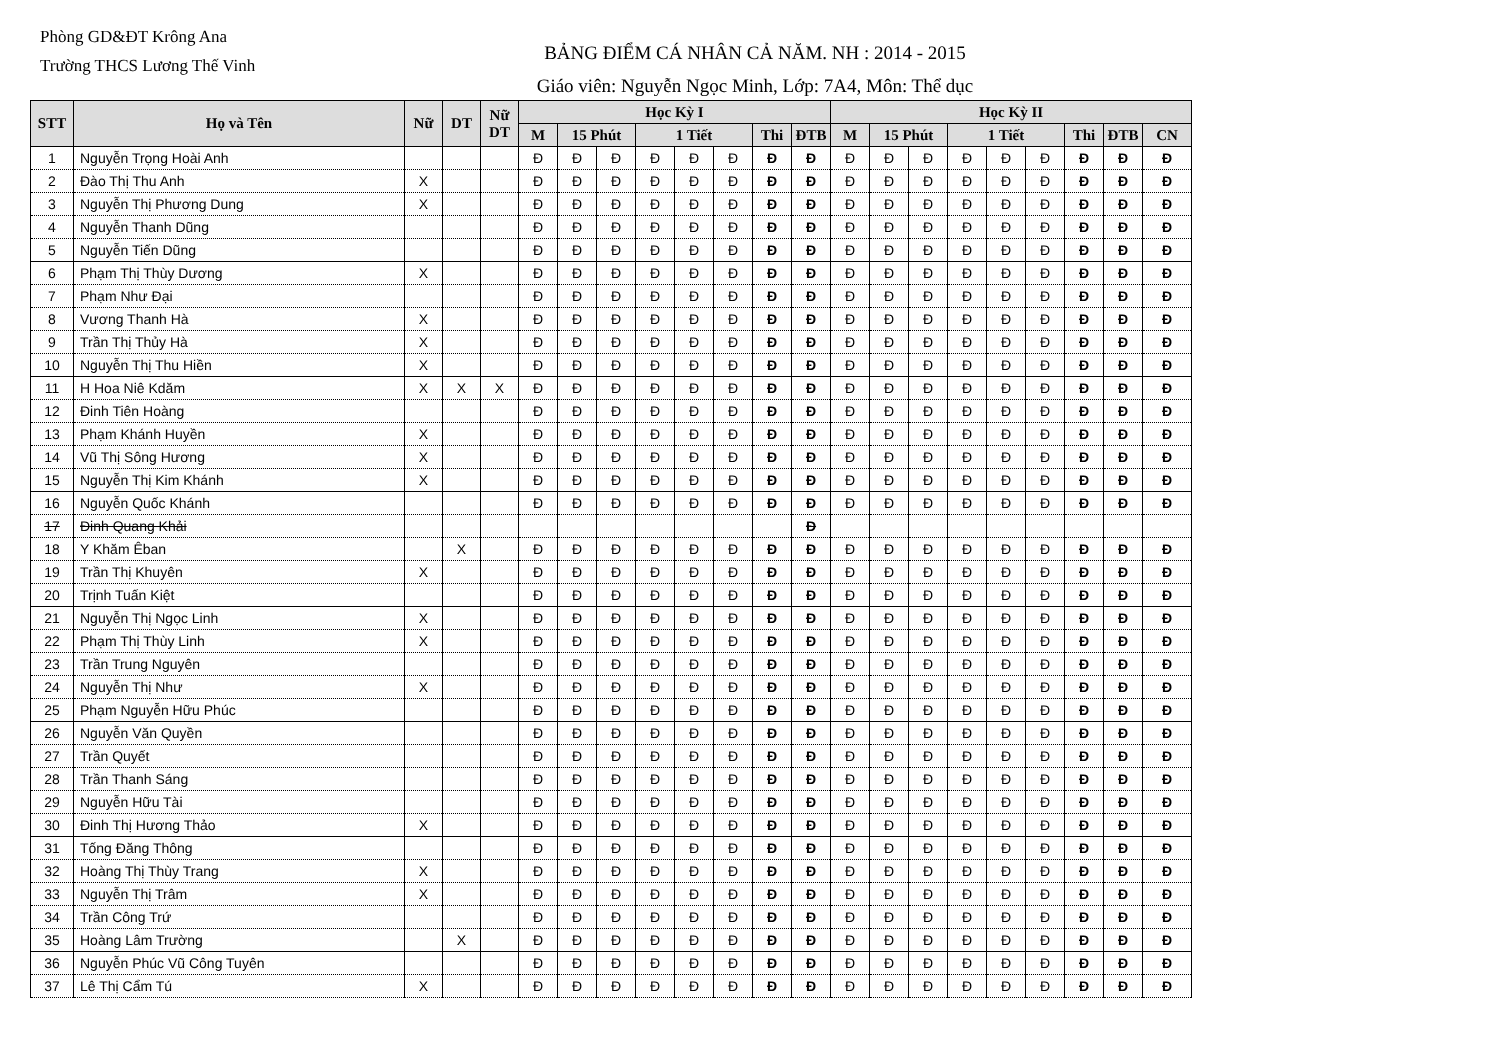Phòng GD&ĐT Krông Ana
Trường THCS Lương Thế Vinh
BẢNG ĐIỂM CÁ NHÂN CẢ NĂM. NH : 2014 - 2015
Giáo viên: Nguyễn Ngọc Minh, Lớp: 7A4, Môn: Thể dục
| STT | Họ và Tên | Nữ | DT | Nữ DT | Học Kỳ I | | | | | | | | Học Kỳ II | | | | | | | | |
| --- | --- | --- | --- | --- | --- | --- | --- | --- | --- | --- | --- | --- | --- | --- | --- | --- | --- | --- | --- | --- | --- |
| | | | | | M | 15 Phút | | 1 Tiết | | | Thi | ĐTB | M | 15 Phút | | 1 Tiết | | | Thi | ĐTB | CN |
| 1 | Nguyễn Trọng Hoài Anh | | | | Đ | Đ | Đ | Đ | Đ | Đ | Đ | Đ | Đ | Đ | Đ | Đ | Đ | Đ | Đ | Đ | Đ |
| 2 | Đào Thị Thu Anh | X | | | Đ | Đ | Đ | Đ | Đ | Đ | Đ | Đ | Đ | Đ | Đ | Đ | Đ | Đ | Đ | Đ | Đ |
| 3 | Nguyễn Thị Phương Dung | X | | | Đ | Đ | Đ | Đ | Đ | Đ | Đ | Đ | Đ | Đ | Đ | Đ | Đ | Đ | Đ | Đ | Đ |
| 4 | Nguyễn Thanh Dũng | | | | Đ | Đ | Đ | Đ | Đ | Đ | Đ | Đ | Đ | Đ | Đ | Đ | Đ | Đ | Đ | Đ | Đ |
| 5 | Nguyễn Tiến Dũng | | | | Đ | Đ | Đ | Đ | Đ | Đ | Đ | Đ | Đ | Đ | Đ | Đ | Đ | Đ | Đ | Đ | Đ |
| 6 | Phạm Thị Thùy Dương | X | | | Đ | Đ | Đ | Đ | Đ | Đ | Đ | Đ | Đ | Đ | Đ | Đ | Đ | Đ | Đ | Đ | Đ |
| 7 | Phạm Như Đại | | | | Đ | Đ | Đ | Đ | Đ | Đ | Đ | Đ | Đ | Đ | Đ | Đ | Đ | Đ | Đ | Đ | Đ |
| 8 | Vương Thanh Hà | X | | | Đ | Đ | Đ | Đ | Đ | Đ | Đ | Đ | Đ | Đ | Đ | Đ | Đ | Đ | Đ | Đ | Đ |
| 9 | Trần Thị Thủy Hà | X | | | Đ | Đ | Đ | Đ | Đ | Đ | Đ | Đ | Đ | Đ | Đ | Đ | Đ | Đ | Đ | Đ | Đ |
| 10 | Nguyễn Thị Thu Hiền | X | | | Đ | Đ | Đ | Đ | Đ | Đ | Đ | Đ | Đ | Đ | Đ | Đ | Đ | Đ | Đ | Đ | Đ |
| 11 | H Hoa Niê Kdăm | X | X | X | Đ | Đ | Đ | Đ | Đ | Đ | Đ | Đ | Đ | Đ | Đ | Đ | Đ | Đ | Đ | Đ | Đ |
| 12 | Đinh Tiên Hoàng | | | | Đ | Đ | Đ | Đ | Đ | Đ | Đ | Đ | Đ | Đ | Đ | Đ | Đ | Đ | Đ | Đ | Đ |
| 13 | Phạm Khánh Huyền | X | | | Đ | Đ | Đ | Đ | Đ | Đ | Đ | Đ | Đ | Đ | Đ | Đ | Đ | Đ | Đ | Đ | Đ |
| 14 | Vũ Thị Sông Hương | X | | | Đ | Đ | Đ | Đ | Đ | Đ | Đ | Đ | Đ | Đ | Đ | Đ | Đ | Đ | Đ | Đ | Đ |
| 15 | Nguyễn Thị Kim Khánh | X | | | Đ | Đ | Đ | Đ | Đ | Đ | Đ | Đ | Đ | Đ | Đ | Đ | Đ | Đ | Đ | Đ | Đ |
| 16 | Nguyễn Quốc Khánh | | | | Đ | Đ | Đ | Đ | Đ | Đ | Đ | Đ | Đ | Đ | Đ | Đ | Đ | Đ | Đ | Đ | Đ |
| 17 | Đinh Quang Khải | | | | | | | | | | | Đ | | | | | | | | | |
| 18 | Y Khăm Êban | | X | | Đ | Đ | Đ | Đ | Đ | Đ | Đ | Đ | Đ | Đ | Đ | Đ | Đ | Đ | Đ | Đ | Đ |
| 19 | Trần Thị Khuyên | X | | | Đ | Đ | Đ | Đ | Đ | Đ | Đ | Đ | Đ | Đ | Đ | Đ | Đ | Đ | Đ | Đ | Đ |
| 20 | Trịnh Tuấn Kiệt | | | | Đ | Đ | Đ | Đ | Đ | Đ | Đ | Đ | Đ | Đ | Đ | Đ | Đ | Đ | Đ | Đ | Đ |
| 21 | Nguyễn Thị Ngọc Linh | X | | | Đ | Đ | Đ | Đ | Đ | Đ | Đ | Đ | Đ | Đ | Đ | Đ | Đ | Đ | Đ | Đ | Đ |
| 22 | Phạm Thị Thùy Linh | X | | | Đ | Đ | Đ | Đ | Đ | Đ | Đ | Đ | Đ | Đ | Đ | Đ | Đ | Đ | Đ | Đ | Đ |
| 23 | Trần Trung Nguyên | | | | Đ | Đ | Đ | Đ | Đ | Đ | Đ | Đ | Đ | Đ | Đ | Đ | Đ | Đ | Đ | Đ | Đ |
| 24 | Nguyễn Thị Như | X | | | Đ | Đ | Đ | Đ | Đ | Đ | Đ | Đ | Đ | Đ | Đ | Đ | Đ | Đ | Đ | Đ | Đ |
| 25 | Phạm Nguyễn Hữu Phúc | | | | Đ | Đ | Đ | Đ | Đ | Đ | Đ | Đ | Đ | Đ | Đ | Đ | Đ | Đ | Đ | Đ | Đ |
| 26 | Nguyễn Văn Quyền | | | | Đ | Đ | Đ | Đ | Đ | Đ | Đ | Đ | Đ | Đ | Đ | Đ | Đ | Đ | Đ | Đ | Đ |
| 27 | Trần Quyết | | | | Đ | Đ | Đ | Đ | Đ | Đ | Đ | Đ | Đ | Đ | Đ | Đ | Đ | Đ | Đ | Đ | Đ |
| 28 | Trần Thanh Sáng | | | | Đ | Đ | Đ | Đ | Đ | Đ | Đ | Đ | Đ | Đ | Đ | Đ | Đ | Đ | Đ | Đ | Đ |
| 29 | Nguyễn Hữu Tài | | | | Đ | Đ | Đ | Đ | Đ | Đ | Đ | Đ | Đ | Đ | Đ | Đ | Đ | Đ | Đ | Đ | Đ |
| 30 | Đinh Thị Hương Thảo | X | | | Đ | Đ | Đ | Đ | Đ | Đ | Đ | Đ | Đ | Đ | Đ | Đ | Đ | Đ | Đ | Đ | Đ |
| 31 | Tống Đăng Thông | | | | Đ | Đ | Đ | Đ | Đ | Đ | Đ | Đ | Đ | Đ | Đ | Đ | Đ | Đ | Đ | Đ | Đ |
| 32 | Hoàng Thị Thùy Trang | X | | | Đ | Đ | Đ | Đ | Đ | Đ | Đ | Đ | Đ | Đ | Đ | Đ | Đ | Đ | Đ | Đ | Đ |
| 33 | Nguyễn Thị Trâm | X | | | Đ | Đ | Đ | Đ | Đ | Đ | Đ | Đ | Đ | Đ | Đ | Đ | Đ | Đ | Đ | Đ | Đ |
| 34 | Trần Công Trứ | | | | Đ | Đ | Đ | Đ | Đ | Đ | Đ | Đ | Đ | Đ | Đ | Đ | Đ | Đ | Đ | Đ | Đ |
| 35 | Hoàng Lâm Trường | | X | | Đ | Đ | Đ | Đ | Đ | Đ | Đ | Đ | Đ | Đ | Đ | Đ | Đ | Đ | Đ | Đ | Đ |
| 36 | Nguyễn Phúc Vũ Công Tuyên | | | | Đ | Đ | Đ | Đ | Đ | Đ | Đ | Đ | Đ | Đ | Đ | Đ | Đ | Đ | Đ | Đ | Đ |
| 37 | Lê Thị Cẩm Tú | X | | | Đ | Đ | Đ | Đ | Đ | Đ | Đ | Đ | Đ | Đ | Đ | Đ | Đ | Đ | Đ | Đ | Đ |